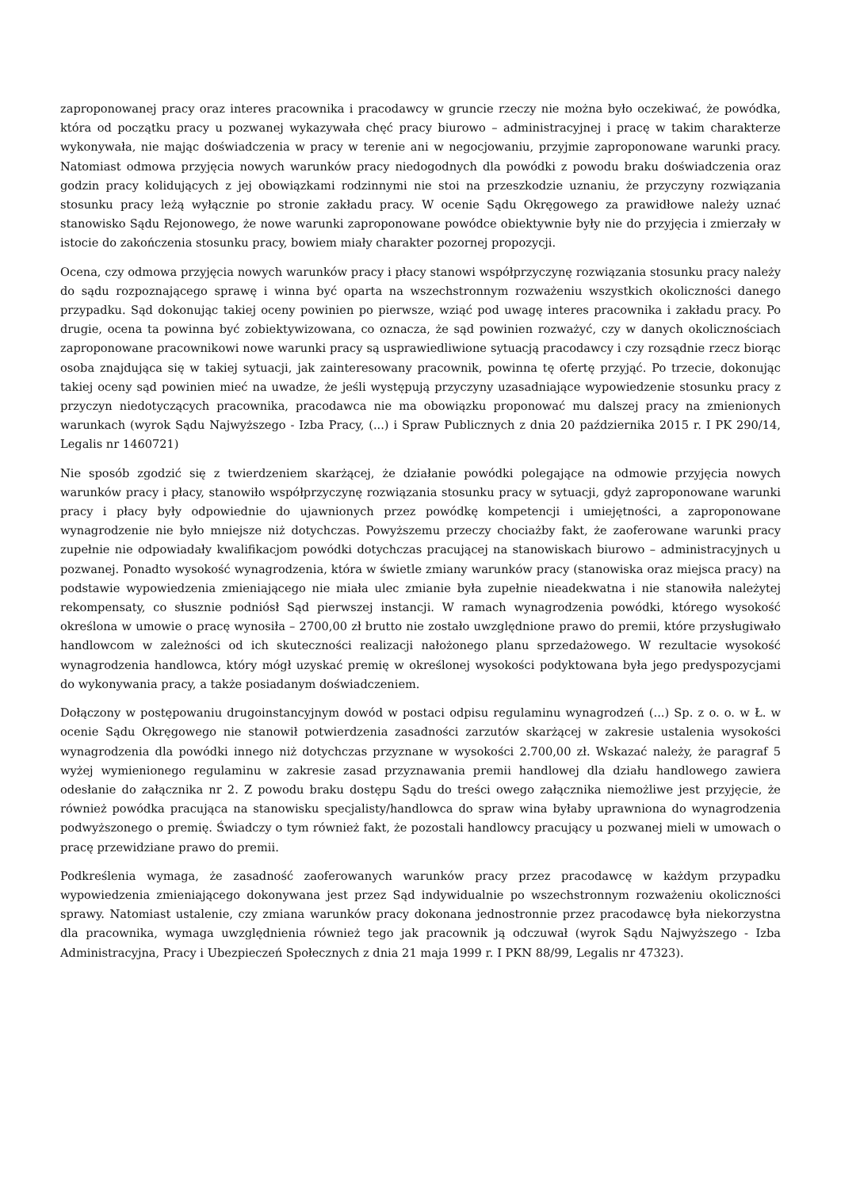zaproponowanej pracy oraz interes pracownika i pracodawcy w gruncie rzeczy nie można było oczekiwać, że powódka, która od początku pracy u pozwanej wykazywała chęć pracy biurowo – administracyjnej i pracę w takim charakterze wykonywała, nie mając doświadczenia w pracy w terenie ani w negocjowaniu, przyjmie zaproponowane warunki pracy. Natomiast odmowa przyjęcia nowych warunków pracy niedogodnych dla powódki z powodu braku doświadczenia oraz godzin pracy kolidujących z jej obowiązkami rodzinnymi nie stoi na przeszkodzie uznaniu, że przyczyny rozwiązania stosunku pracy leżą wyłącznie po stronie zakładu pracy. W ocenie Sądu Okręgowego za prawidłowe należy uznać stanowisko Sądu Rejonowego, że nowe warunki zaproponowane powódce obiektywnie były nie do przyjęcia i zmierzały w istocie do zakończenia stosunku pracy, bowiem miały charakter pozornej propozycji.
Ocena, czy odmowa przyjęcia nowych warunków pracy i płacy stanowi współprzyczynę rozwiązania stosunku pracy należy do sądu rozpoznającego sprawę i winna być oparta na wszechstronnym rozważeniu wszystkich okoliczności danego przypadku. Sąd dokonując takiej oceny powinien po pierwsze, wziąć pod uwagę interes pracownika i zakładu pracy. Po drugie, ocena ta powinna być zobiektywizowana, co oznacza, że sąd powinien rozważyć, czy w danych okolicznościach zaproponowane pracownikowi nowe warunki pracy są usprawiedliwione sytuacją pracodawcy i czy rozsądnie rzecz biorąc osoba znajdująca się w takiej sytuacji, jak zainteresowany pracownik, powinna tę ofertę przyjąć. Po trzecie, dokonując takiej oceny sąd powinien mieć na uwadze, że jeśli występują przyczyny uzasadniające wypowiedzenie stosunku pracy z przyczyn niedotyczących pracownika, pracodawca nie ma obowiązku proponować mu dalszej pracy na zmienionych warunkach (wyrok Sądu Najwyższego - Izba Pracy, (...) i Spraw Publicznych z dnia 20 października 2015 r. I PK 290/14, Legalis nr 1460721)
Nie sposób zgodzić się z twierdzeniem skarżącej, że działanie powódki polegające na odmowie przyjęcia nowych warunków pracy i płacy, stanowiło współprzyczynę rozwiązania stosunku pracy w sytuacji, gdyż zaproponowane warunki pracy i płacy były odpowiednie do ujawnionych przez powódkę kompetencji i umiejętności, a zaproponowane wynagrodzenie nie było mniejsze niż dotychczas. Powyższemu przeczy chociażby fakt, że zaoferowane warunki pracy zupełnie nie odpowiadały kwalifikacjom powódki dotychczas pracującej na stanowiskach biurowo – administracyjnych u pozwanej. Ponadto wysokość wynagrodzenia, która w świetle zmiany warunków pracy (stanowiska oraz miejsca pracy) na podstawie wypowiedzenia zmieniającego nie miała ulec zmianie była zupełnie nieadekwatna i nie stanowiła należytej rekompensaty, co słusznie podniósł Sąd pierwszej instancji. W ramach wynagrodzenia powódki, którego wysokość określona w umowie o pracę wynosiła – 2700,00 zł brutto nie zostało uwzględnione prawo do premii, które przysługiwało handlowcom w zależności od ich skuteczności realizacji nałożonego planu sprzedażowego. W rezultacie wysokość wynagrodzenia handlowca, który mógł uzyskać premię w określonej wysokości podyktowana była jego predyspozycjami do wykonywania pracy, a także posiadanym doświadczeniem.
Dołączony w postępowaniu drugoinstancyjnym dowód w postaci odpisu regulaminu wynagrodzeń (...) Sp. z o. o. w Ł. w ocenie Sądu Okręgowego nie stanowił potwierdzenia zasadności zarzutów skarżącej w zakresie ustalenia wysokości wynagrodzenia dla powódki innego niż dotychczas przyznane w wysokości 2.700,00 zł. Wskazać należy, że paragraf 5 wyżej wymienionego regulaminu w zakresie zasad przyznawania premii handlowej dla działu handlowego zawiera odesłanie do załącznika nr 2. Z powodu braku dostępu Sądu do treści owego załącznika niemożliwe jest przyjęcie, że również powódka pracująca na stanowisku specjalisty/handlowca do spraw wina byłaby uprawniona do wynagrodzenia podwyższonego o premię. Świadczy o tym również fakt, że pozostali handlowcy pracujący u pozwanej mieli w umowach o pracę przewidziane prawo do premii.
Podkreślenia wymaga, że zasadność zaoferowanych warunków pracy przez pracodawcę w każdym przypadku wypowiedzenia zmieniającego dokonywana jest przez Sąd indywidualnie po wszechstronnym rozważeniu okoliczności sprawy. Natomiast ustalenie, czy zmiana warunków pracy dokonana jednostronnie przez pracodawcę była niekorzystna dla pracownika, wymaga uwzględnienia również tego jak pracownik ją odczuwał (wyrok Sądu Najwyższego - Izba Administracyjna, Pracy i Ubezpieczeń Społecznych z dnia 21 maja 1999 r. I PKN 88/99, Legalis nr 47323).